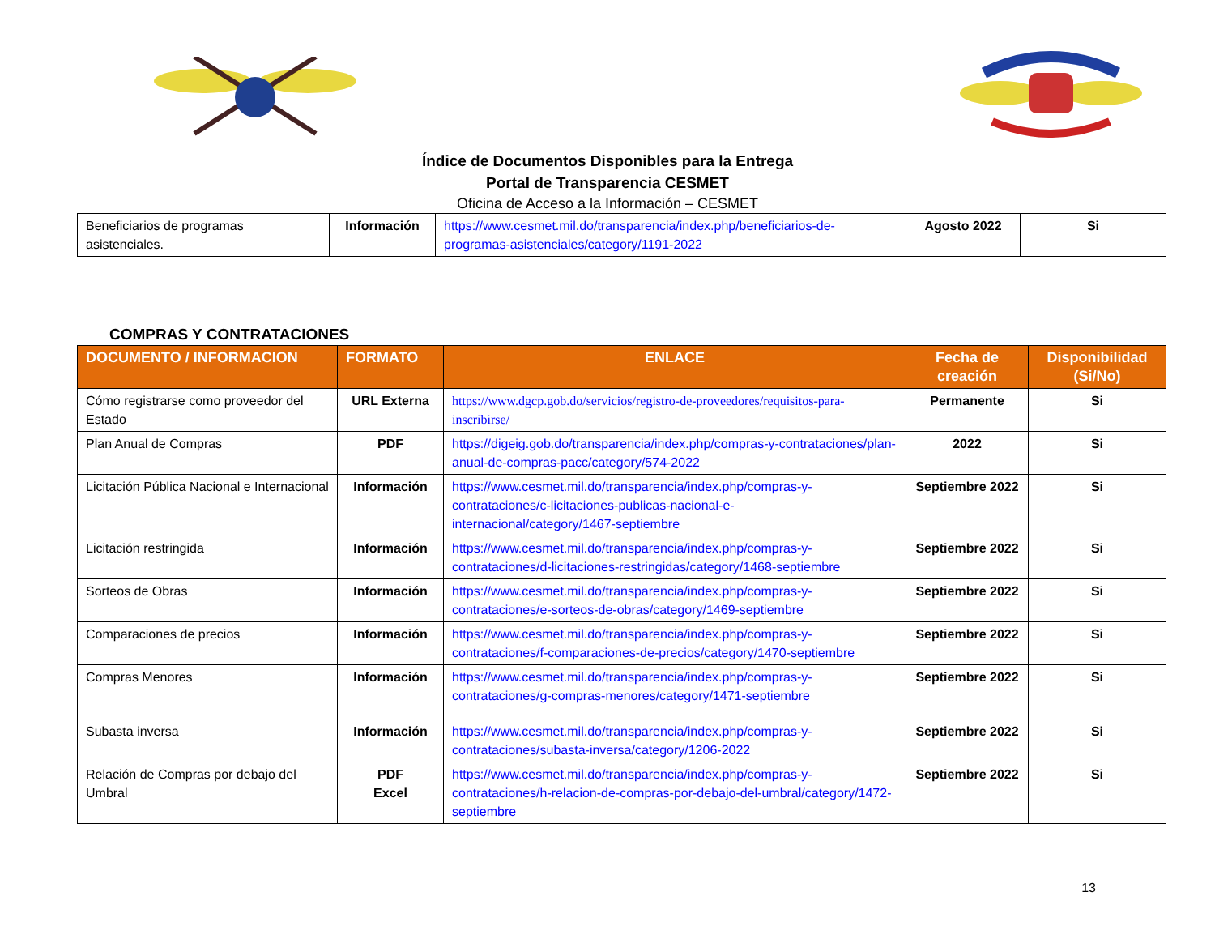Índice de Documentos Disponibles para la Entrega
Portal de Transparencia CESMET
Oficina de Acceso a la Información – CESMET
| Beneficiarios de programas asistenciales. | Información | https://www.cesmet.mil.do/transparencia/index.php/beneficiarios-de-programas-asistenciales/category/1191-2022 | Agosto 2022 | Si |
COMPRAS Y CONTRATACIONES
| DOCUMENTO / INFORMACION | FORMATO | ENLACE | Fecha de creación | Disponibilidad (Si/No) |
| --- | --- | --- | --- | --- |
| Cómo registrarse como proveedor del Estado | URL Externa | https://www.dgcp.gob.do/servicios/registro-de-proveedores/requisitos-para-inscribirse/ | Permanente | Si |
| Plan Anual de Compras | PDF | https://digeig.gob.do/transparencia/index.php/compras-y-contrataciones/plan-anual-de-compras-pacc/category/574-2022 | 2022 | Si |
| Licitación Pública Nacional e Internacional | Información | https://www.cesmet.mil.do/transparencia/index.php/compras-y-contrataciones/c-licitaciones-publicas-nacional-e-internacional/category/1467-septiembre | Septiembre 2022 | Si |
| Licitación restringida | Información | https://www.cesmet.mil.do/transparencia/index.php/compras-y-contrataciones/d-licitaciones-restringidas/category/1468-septiembre | Septiembre 2022 | Si |
| Sorteos de Obras | Información | https://www.cesmet.mil.do/transparencia/index.php/compras-y-contrataciones/e-sorteos-de-obras/category/1469-septiembre | Septiembre 2022 | Si |
| Comparaciones de precios | Información | https://www.cesmet.mil.do/transparencia/index.php/compras-y-contrataciones/f-comparaciones-de-precios/category/1470-septiembre | Septiembre 2022 | Si |
| Compras Menores | Información | https://www.cesmet.mil.do/transparencia/index.php/compras-y-contrataciones/g-compras-menores/category/1471-septiembre | Septiembre 2022 | Si |
| Subasta inversa | Información | https://www.cesmet.mil.do/transparencia/index.php/compras-y-contrataciones/subasta-inversa/category/1206-2022 | Septiembre 2022 | Si |
| Relación de Compras por debajo del Umbral | PDF Excel | https://www.cesmet.mil.do/transparencia/index.php/compras-y-contrataciones/h-relacion-de-compras-por-debajo-del-umbral/category/1472-septiembre | Septiembre 2022 | Si |
13